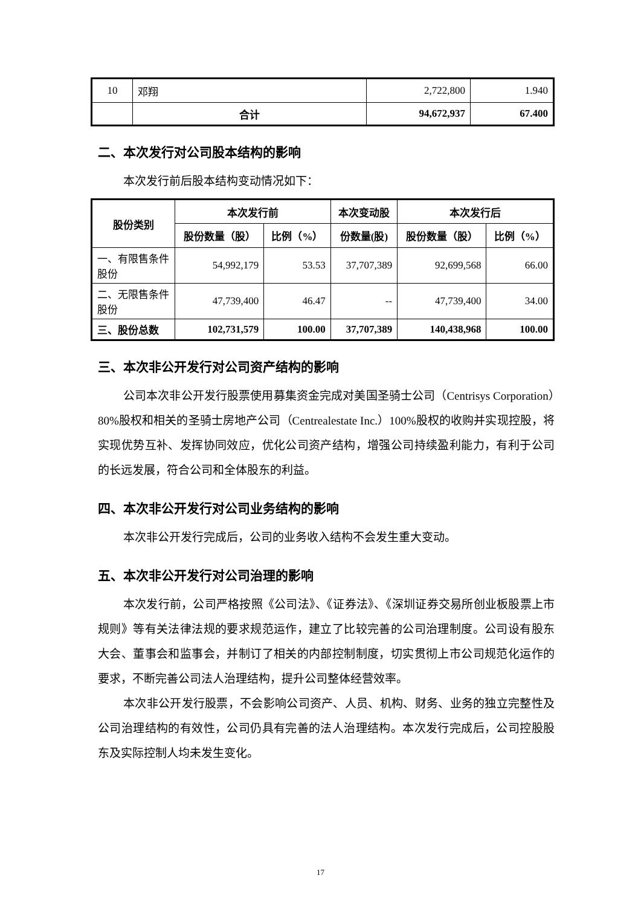| 10 | 邓翔 | 2,722,800 | 1.940 |
| | 合计 | 94,672,937 | 67.400 |
二、本次发行对公司股本结构的影响
本次发行前后股本结构变动情况如下：
| 股份类别 | 本次发行前 | | 本次变动股 | 本次发行后 | |
| --- | --- | --- | --- | --- | --- |
| | 股份数量（股） | 比例（%） | 份数量(股) | 股份数量（股） | 比例（%） |
| 一、有限售条件股份 | 54,992,179 | 53.53 | 37,707,389 | 92,699,568 | 66.00 |
| 二、无限售条件股份 | 47,739,400 | 46.47 | -- | 47,739,400 | 34.00 |
| 三、股份总数 | 102,731,579 | 100.00 | 37,707,389 | 140,438,968 | 100.00 |
三、本次非公开发行对公司资产结构的影响
公司本次非公开发行股票使用募集资金完成对美国圣骑士公司（Centrisys Corporation）80%股权和相关的圣骑士房地产公司（Centrealestate Inc.）100%股权的收购并实现控股，将实现优势互补、发挥协同效应，优化公司资产结构，增强公司持续盈利能力，有利于公司的长远发展，符合公司和全体股东的利益。
四、本次非公开发行对公司业务结构的影响
本次非公开发行完成后，公司的业务收入结构不会发生重大变动。
五、本次非公开发行对公司治理的影响
本次发行前，公司严格按照《公司法》、《证券法》、《深圳证券交易所创业板股票上市规则》等有关法律法规的要求规范运作，建立了比较完善的公司治理制度。公司设有股东大会、董事会和监事会，并制订了相关的内部控制制度，切实贯彻上市公司规范化运作的要求，不断完善公司法人治理结构，提升公司整体经营效率。
本次非公开发行股票，不会影响公司资产、人员、机构、财务、业务的独立完整性及公司治理结构的有效性，公司仍具有完善的法人治理结构。本次发行完成后，公司控股股东及实际控制人均未发生变化。
17